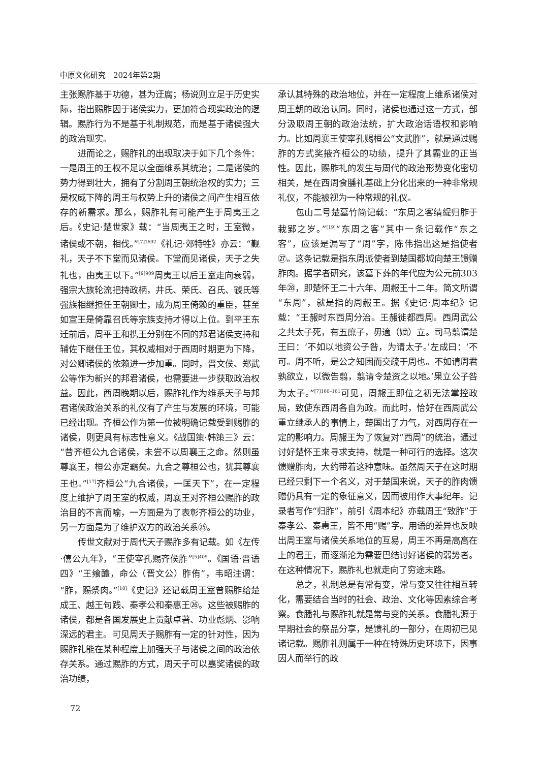中原文化研究　2024年第2期
主张赐胙基于功德，甚为迂腐；杨说则立足于历史实际，指出赐胙因于诸侯实力，更加符合现实政治的逻辑。赐胙行为不是基于礼制规范，而是基于诸侯强大的政治现实。
进而论之，赐胙礼的出现取决于如下几个条件：一是周王的王权不足以全面维系其统治；二是诸侯的势力得到壮大，拥有了分割周王朝统治权的实力；三是权威下降的周王与权势上升的诸侯之间产生相互依存的新需求。那么，赐胙礼有可能产生于周夷王之后。《史记·楚世家》载：“当周夷王之时，王室微，诸侯或不朝，相伐。”<sup>[7]1692</sup>《礼记·郊特牲》亦云：“觐礼，天子不下堂而见诸侯。下堂而见诸侯，天子之失礼也，由夷王以下。”<sup>[9]909</sup>周夷王以后王室走向衰弱，强宗大族轮流把持政柄，井氏、荣氏、召氏、虢氏等强族相继担任王朝卿士，成为周王倚赖的重臣，甚至如宣王是倚靠召氏等宗族支持才得以上位。到平王东迁前后，周平王和携王分别在不同的邦君诸侯支持和辅佐下继任王位，其权威相对于西周时期更为下降，对公卿诸侯的依赖进一步加重。同时，晋文侯、郑武公等作为新兴的邦君诸侯，也需要进一步获取政治权益。因此，西周晚期以后，赐胙礼作为维系天子与邦君诸侯政治关系的礼仪有了产生与发展的环境，可能已经出现。齐桓公作为第一位被明确记载受到赐胙的诸侯，则更具有标志性意义。《战国策·韩策三》云：“昔齐桓公九合诸侯，未尝不以周襄王之命。然则虽尊襄王，桓公亦定霸矣。九合之尊桓公也，犹其尊襄王也。”<sup>[17]</sup>齐桓公“九合诸侯，一匡天下”，在一定程度上维护了周王室的权威，周襄王对齐桓公赐胙的政治目的不言而喻，一方面是为了表彰齐桓公的功业，另一方面是为了维护双方的政治关系㉕。
传世文献对于周代天子赐胙多有记载。如《左传·僖公九年》，“王使宰孔赐齐侯胙”<sup>[5]409</sup>。《国语·晋语四》“王飨醴，命公（晋文公）胙侑”，韦昭注谓：“胙，赐祭肉。”<sup>[18]</sup>《史记》还记载周王室曾赐胙给楚成王、越王句践、秦孝公和秦惠王㉖。这些被赐胙的诸侯，都是各国发展史上贡献卓著、功业彪炳、影响深远的君主。可见周天子赐胙有一定的针对性，因为赐胙礼能在某种程度上加强天子与诸侯之间的政治依存关系。通过赐胙的方式，周天子可以嘉奖诸侯的政治功绩，
承认其特殊的政治地位，并在一定程度上维系诸侯对周王朝的政治认同。同时，诸侯也通过这一方式，部分汲取周王朝的政治法统，扩大政治话语权和影响力。比如周襄王使宰孔赐桓公“文武胙”，就是通过赐胙的方式奖掖齐桓公的功绩，提升了其霸业的正当性。因此，赐胙礼的发生与周代的政治形势变化密切相关，是在西周食膰礼基础上分化出来的一种非常规礼仪，不能被视为一种常规的礼仪。
包山二号楚墓竹简记载：“东周之客𬘬緹归胙于栽郢之岁。”<sup>[19]</sup>“东周之客”其中一条记载作“东之客”，应该是漏写了“周”字，陈伟指出这是指使者㉗。这条记载是指东周派使者到楚国都城向楚王馈赠胙肉。据学者研究，该墓下葬的年代应为公元前303年㉘，即楚怀王二十六年、周赧王十二年。简文所谓“东周”，就是指的周赧王。据《史记·周本纪》记载：“王赧时东西周分治。王赧徙都西周。西周武公之共太子死，有五庶子，毋適（嫡）立。司马翦谓楚王曰：‘不如以地资公子咎，为请太子。’左成曰：‘不可。周不听，是公之知困而交疏于周也。不如请周君孰欲立，以微告翦，翦请令楚资之以地。’果立公子咎为太子。”<sup>[7]160–161</sup>可见，周赧王即位之初无法掌控政局，致使东西周各自为政。而此时，恰好在西周武公重立继承人的事情上，楚国出了力气，对西周存在一定的影响力。周赧王为了恢复对“西周”的统治，通过讨好楚怀王来寻求支持，就是一种可行的选择。这次馈赠胙肉，大约带着这种意味。虽然周天子在这时期已经只剩下一个名义，对于楚国来说，天子的胙肉馈赠仍具有一定的象征意义，因而被用作大事纪年。记录者写作“归胙”，前引《周本纪》亦载周王“致胙”于秦孝公、秦惠王，皆不用“赐”字。用语的差异也反映出周王室与诸侯关系地位的互易，周王不再是高高在上的君王，而逐渐沦为需要巴结讨好诸侯的弱势者。在这种情况下，赐胙礼也就走向了穷途末路。
总之，礼制总是有常有变，常与变又往往相互转化，需要结合当时的社会、政治、文化等因素综合考察。食膰礼与赐胙礼就是常与变的关系。食膰礼源于早期社会的祭品分享，是馈礼的一部分，在周初已见诸记载。赐胙礼则属于一种在特殊历史环境下，因事因人而举行的政
72